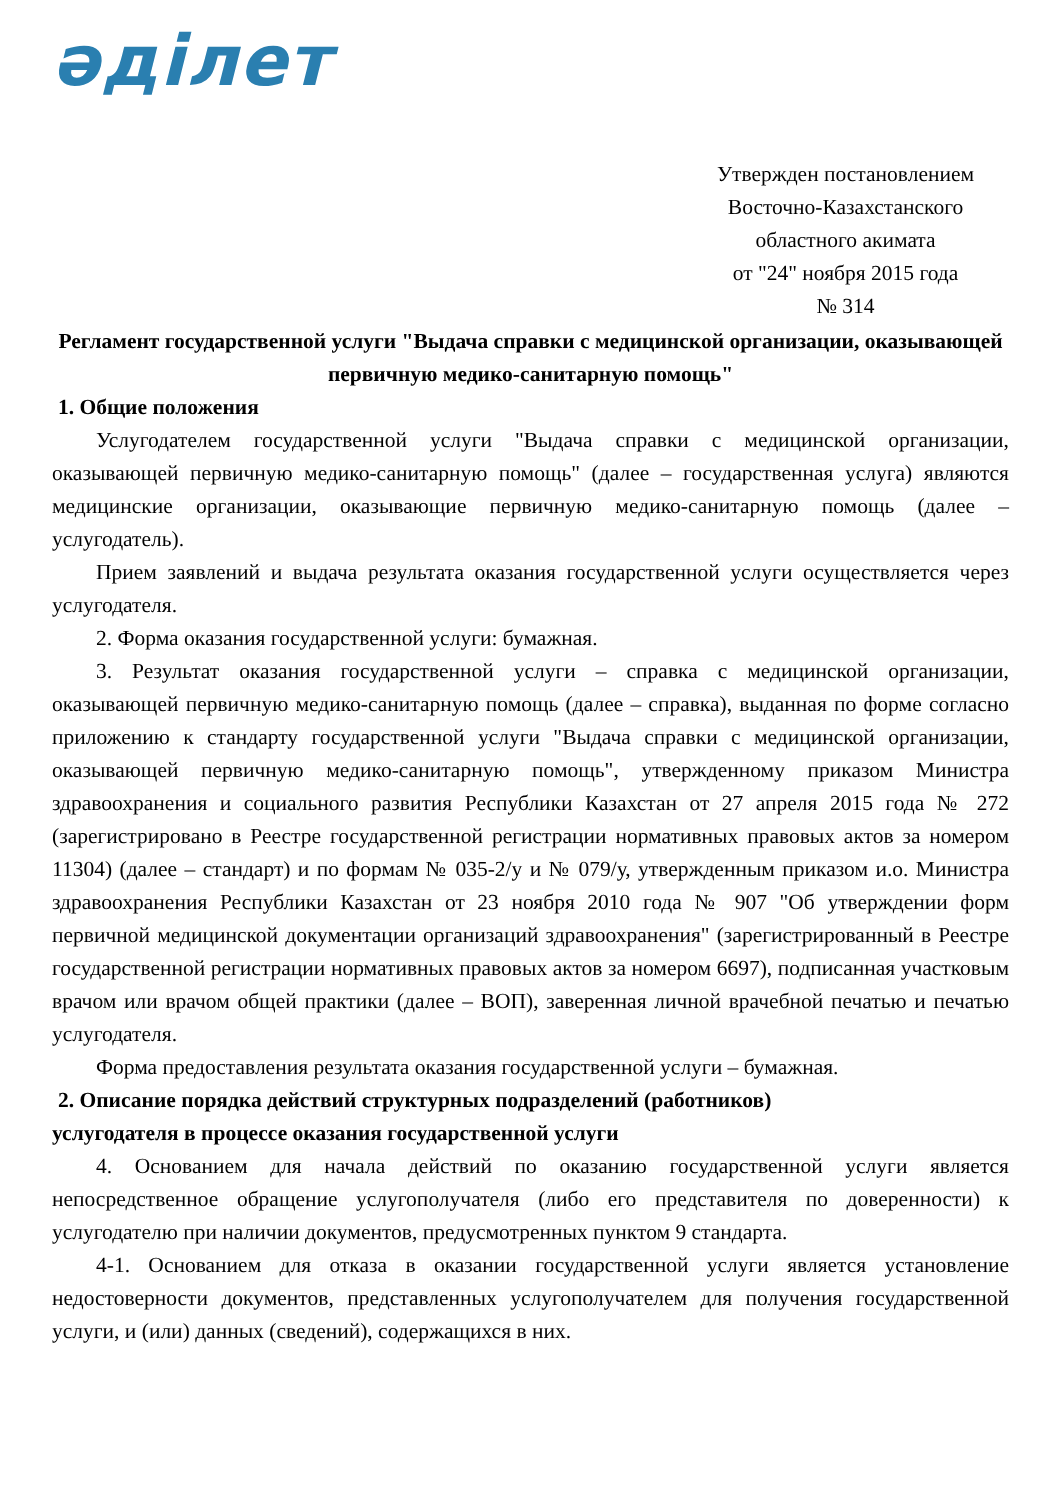әділет
Утвержден постановлением
Восточно-Казахстанского
областного акимата
от "24" ноября 2015 года
№ 314
Регламент государственной услуги "Выдача справки с медицинской организации, оказывающей первичную медико-санитарную помощь"
1. Общие положения
Услугодателем государственной услуги "Выдача справки с медицинской организации, оказывающей первичную медико-санитарную помощь" (далее – государственная услуга) являются медицинские организации, оказывающие первичную медико-санитарную помощь (далее – услугодатель).
Прием заявлений и выдача результата оказания государственной услуги осуществляется через услугодателя.
2. Форма оказания государственной услуги: бумажная.
3. Результат оказания государственной услуги – справка с медицинской организации, оказывающей первичную медико-санитарную помощь (далее – справка), выданная по форме согласно приложению к стандарту государственной услуги "Выдача справки с медицинской организации, оказывающей первичную медико-санитарную помощь", утвержденному приказом Министра здравоохранения и социального развития Республики Казахстан от 27 апреля 2015 года № 272 (зарегистрировано в Реестре государственной регистрации нормативных правовых актов за номером 11304) (далее – стандарт) и по формам № 035-2/у и № 079/у, утвержденным приказом и.о. Министра здравоохранения Республики Казахстан от 23 ноября 2010 года № 907 "Об утверждении форм первичной медицинской документации организаций здравоохранения" (зарегистрированный в Реестре государственной регистрации нормативных правовых актов за номером 6697), подписанная участковым врачом или врачом общей практики (далее – ВОП), заверенная личной врачебной печатью и печатью услугодателя.
Форма предоставления результата оказания государственной услуги – бумажная.
2. Описание порядка действий структурных подразделений (работников)
услугодателя в процессе оказания государственной услуги
4. Основанием для начала действий по оказанию государственной услуги является непосредственное обращение услугополучателя (либо его представителя по доверенности) к услугодателю при наличии документов, предусмотренных пунктом 9 стандарта.
4-1. Основанием для отказа в оказании государственной услуги является установление недостоверности документов, представленных услугополучателем для получения государственной услуги, и (или) данных (сведений), содержащихся в них.